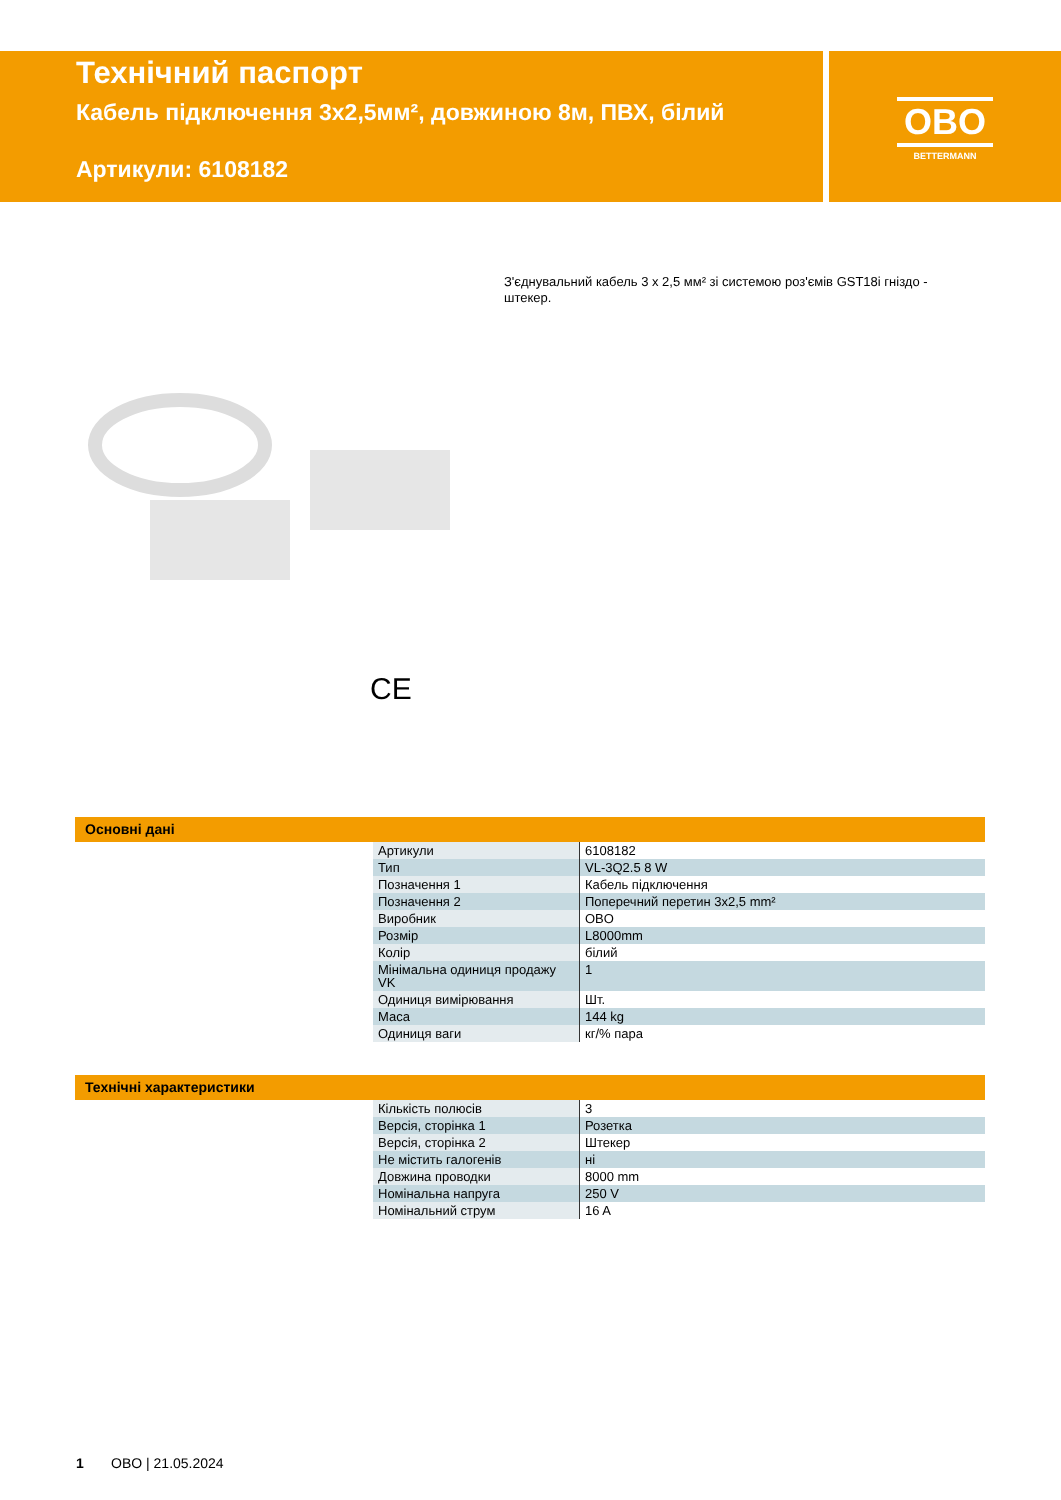Технічний паспорт
Кабель підключення 3x2,5мм², довжиною 8м, ПВХ, білий
Артикули: 6108182
OBO
BETTERMANN
З'єднувальний кабель 3 x 2,5 мм² зі системою роз'ємів GST18i гніздо - штекер.
CE
Основні дані
| Артикули | 6108182 |
| Тип | VL-3Q2.5 8 W |
| Позначення 1 | Кабель підключення |
| Позначення 2 | Поперечний перетин 3x2,5 mm² |
| Виробник | OBO |
| Розмір | L8000mm |
| Колір | білий |
| Мінімальна одиниця продажу VK | 1 |
| Одиниця вимірювання | Шт. |
| Маса | 144 kg |
| Одиниця ваги | кг/% пара |
Технічні характеристики
| Кількість полюсів | 3 |
| Версія, сторінка 1 | Розетка |
| Версія, сторінка 2 | Штекер |
| Не містить галогенів | ні |
| Довжина проводки | 8000 mm |
| Номінальна напруга | 250 V |
| Номінальний струм | 16 A |
1 OBO | 21.05.2024